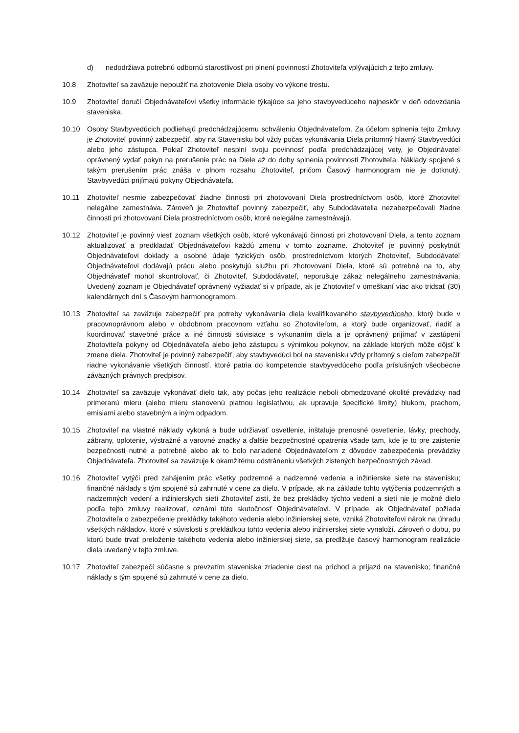d) nedodržiava potrebnú odbornú starostlivosť pri plnení povinností Zhotoviteľa vplývajúcich z tejto zmluvy.
10.8 Zhotoviteľ sa zaväzuje nepoužiť na zhotovenie Diela osoby vo výkone trestu.
10.9 Zhotoviteľ doručí Objednávateľovi všetky informácie týkajúce sa jeho stavbyvedúceho najneskôr v deň odovzdania staveniska.
10.10 Osoby Stavbyvedúcich podliehajú predchádzajúcemu schváleniu Objednávateľom. Za účelom splnenia tejto Zmluvy je Zhotoviteľ povinný zabezpečiť, aby na Stavenisku bol vždy počas vykonávania Diela prítomný hlavný Stavbyvedúci alebo jeho zástupca. Pokiaľ Zhotoviteľ nesplní svoju povinnosť podľa predchádzajúcej vety, je Objednávateľ oprávnený vydať pokyn na prerušenie prác na Diele až do doby splnenia povinnosti Zhotoviteľa. Náklady spojené s takým prerušením prác znáša v plnom rozsahu Zhotoviteľ, pričom Časový harmonogram nie je dotknutý. Stavbyvedúci prijímajú pokyny Objednávateľa.
10.11 Zhotoviteľ nesmie zabezpečovať žiadne činnosti pri zhotovovaní Diela prostredníctvom osôb, ktoré Zhotoviteľ nelegálne zamestnáva. Zároveň je Zhotoviteľ povinný zabezpečiť, aby Subdodávatelia nezabezpečovali žiadne činnosti pri zhotovovaní Diela prostredníctvom osôb, ktoré nelegálne zamestnávajú.
10.12 Zhotoviteľ je povinný viesť zoznam všetkých osôb, ktoré vykonávajú činnosti pri zhotovovaní Diela, a tento zoznam aktualizovať a predkladať Objednávateľovi každú zmenu v tomto zozname. Zhotoviteľ je povinný poskytnúť Objednávateľovi doklady a osobné údaje fyzických osôb, prostredníctvom ktorých Zhotoviteľ, Subdodávateľ Objednávateľovi dodávajú prácu alebo poskytujú službu pri zhotovovaní Diela, ktoré sú potrebné na to, aby Objednávateľ mohol skontrolovať, či Zhotoviteľ, Subdodávateľ, neporušuje zákaz nelegálneho zamestnávania. Uvedený zoznam je Objednávateľ oprávnený vyžiadať si v prípade, ak je Zhotoviteľ v omeškaní viac ako tridsať (30) kalendárnych dní s Časovým harmonogramom.
10.13 Zhotoviteľ sa zaväzuje zabezpečiť pre potreby vykonávania diela kvalifikovaného stavbyvedúceho, ktorý bude v pracovnoprávnom alebo v obdobnom pracovnom vzťahu so Zhotoviteľom, a ktorý bude organizovať, riadiť a koordinovať stavebné práce a iné činnosti súvisiace s vykonaním diela a je oprávnený prijímať v zastúpení Zhotoviteľa pokyny od Objednávateľa alebo jeho zástupcu s výnimkou pokynov, na základe ktorých môže dôjsť k zmene diela. Zhotoviteľ je povinný zabezpečiť, aby stavbyvedúci bol na stavenisku vždy prítomný s cieľom zabezpečiť riadne vykonávanie všetkých činností, ktoré patria do kompetencie stavbyvedúceho podľa príslušných všeobecne záväzných právnych predpisov.
10.14 Zhotoviteľ sa zaväzuje vykonávať dielo tak, aby počas jeho realizácie neboli obmedzované okolité prevádzky nad primeranú mieru (alebo mieru stanovenú platnou legislatívou, ak upravuje špecifické limity) hlukom, prachom, emisiami alebo stavebným a iným odpadom.
10.15 Zhotoviteľ na vlastné náklady vykoná a bude udržiavať osvetlenie, inštaluje prenosné osvetlenie, lávky, prechody, zábrany, oplotenie, výstražné a varovné značky a ďalšie bezpečnostné opatrenia všade tam, kde je to pre zaistenie bezpečnosti nutné a potrebné alebo ak to bolo nariadené Objednávateľom z dôvodov zabezpečenia prevádzky Objednávateľa. Zhotoviteľ sa zaväzuje k okamžitému odstráneniu všetkých zistených bezpečnostných závad.
10.16 Zhotoviteľ vytýči pred zahájením prác všetky podzemné a nadzemné vedenia a inžinierske siete na stavenisku; finančné náklady s tým spojené sú zahrnuté v cene za dielo. V prípade, ak na základe tohto vytýčenia podzemných a nadzemných vedení a inžinierskych sietí Zhotoviteľ zistí, že bez prekládky týchto vedení a sietí nie je možné dielo podľa tejto zmluvy realizovať, oznámi túto skutočnosť Objednávateľovi. V prípade, ak Objednávateľ požiada Zhotoviteľa o zabezpečenie prekládky takéhoto vedenia alebo inžinierskej siete, vzniká Zhotoviteľovi nárok na úhradu všetkých nákladov, ktoré v súvislosti s prekládkou tohto vedenia alebo inžinierskej siete vynaloží. Zároveň o dobu, po ktorú bude trvať preloženie takéhoto vedenia alebo inžinierskej siete, sa predlžuje časový harmonogram realizácie diela uvedený v tejto zmluve.
10.17 Zhotoviteľ zabezpečí súčasne s prevzatím staveniska zriadenie ciest na príchod a príjazd na stavenisko; finančné náklady s tým spojené sú zahrnuté v cene za dielo.